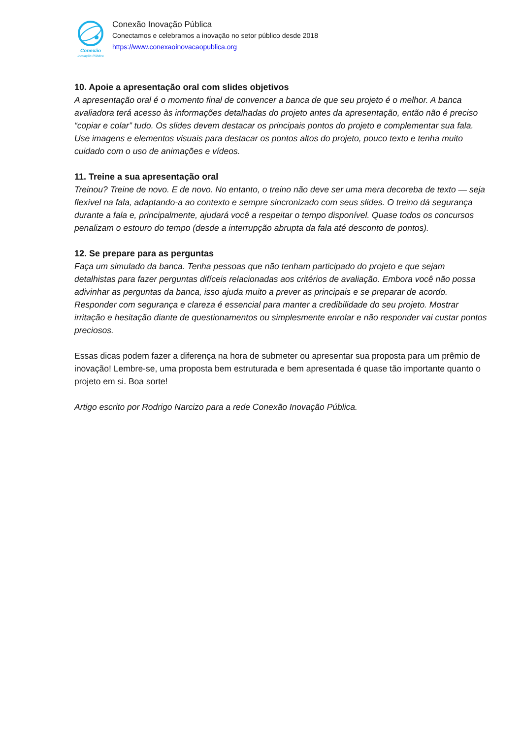Conexão
Inovação Pública
Conexão Inovação Pública
Conectamos e celebramos a inovação no setor público desde 2018
https://www.conexaoinovacaopublica.org
10. Apoie a apresentação oral com slides objetivos
A apresentação oral é o momento final de convencer a banca de que seu projeto é o melhor. A banca avaliadora terá acesso às informações detalhadas do projeto antes da apresentação, então não é preciso “copiar e colar” tudo. Os slides devem destacar os principais pontos do projeto e complementar sua fala. Use imagens e elementos visuais para destacar os pontos altos do projeto, pouco texto e tenha muito cuidado com o uso de animações e vídeos.
11. Treine a sua apresentação oral
Treinou? Treine de novo. E de novo. No entanto, o treino não deve ser uma mera decoreba de texto — seja flexível na fala, adaptando-a ao contexto e sempre sincronizado com seus slides. O treino dá segurança durante a fala e, principalmente, ajudará você a respeitar o tempo disponível. Quase todos os concursos penalizam o estouro do tempo (desde a interrupção abrupta da fala até desconto de pontos).
12. Se prepare para as perguntas
Faça um simulado da banca. Tenha pessoas que não tenham participado do projeto e que sejam detalhistas para fazer perguntas difíceis relacionadas aos critérios de avaliação. Embora você não possa adivinhar as perguntas da banca, isso ajuda muito a prever as principais e se preparar de acordo. Responder com segurança e clareza é essencial para manter a credibilidade do seu projeto. Mostrar irritação e hesitação diante de questionamentos ou simplesmente enrolar e não responder vai custar pontos preciosos.
Essas dicas podem fazer a diferença na hora de submeter ou apresentar sua proposta para um prêmio de inovação! Lembre-se, uma proposta bem estruturada e bem apresentada é quase tão importante quanto o projeto em si. Boa sorte!
Artigo escrito por Rodrigo Narcizo para a rede Conexão Inovação Pública.